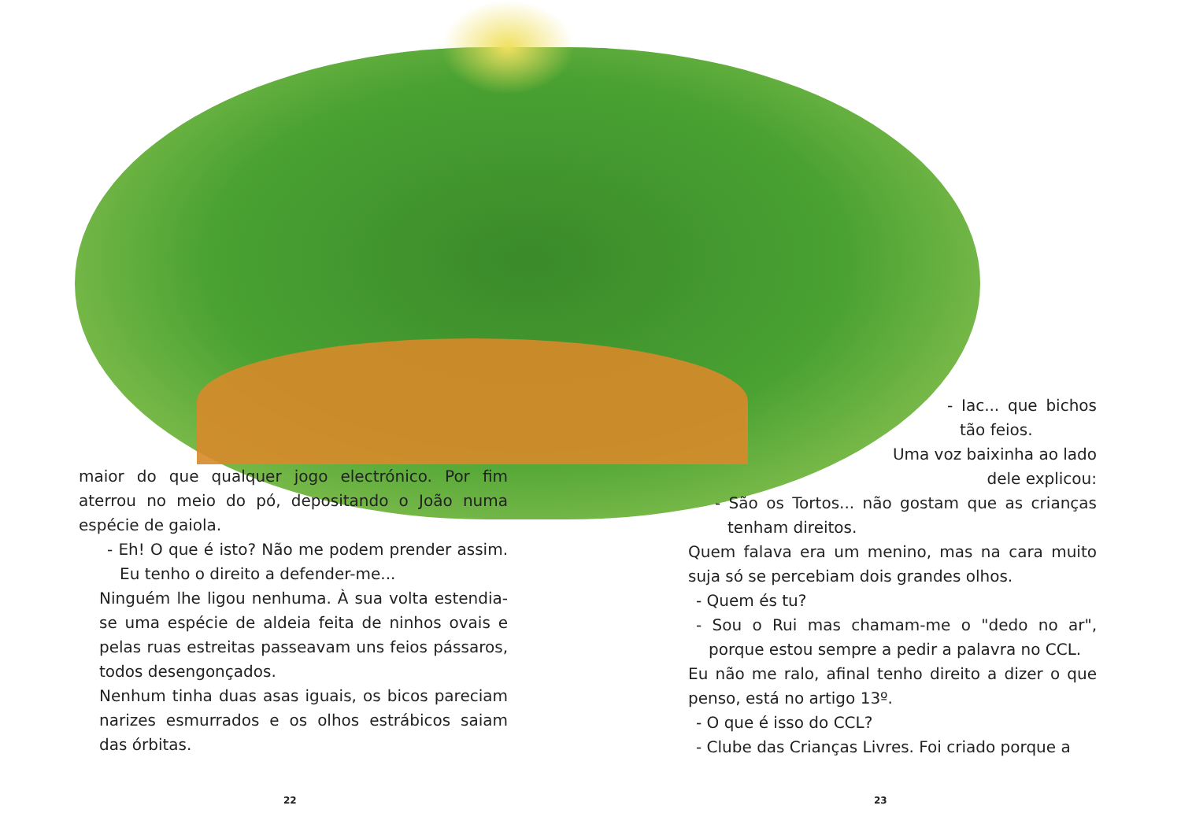maior do que qualquer jogo electrónico. Por fim aterrou no meio do pó, depositando o João numa espécie de gaiola.
- Eh! O que é isto? Não me podem prender assim. Eu tenho o direito a defender-me...
Ninguém lhe ligou nenhuma. À sua volta estendia-se uma espécie de aldeia feita de ninhos ovais e pelas ruas estreitas passeavam uns feios pássaros, todos desengonçados.
Nenhum tinha duas asas iguais, os bicos pareciam narizes esmurrados e os olhos estrábicos saiam das órbitas.
- Iac... que bichos tão feios.
Uma voz baixinha ao lado dele explicou:
- São os Tortos... não gostam que as crianças tenham direitos.
Quem falava era um menino, mas na cara muito suja só se percebiam dois grandes olhos.
- Quem és tu?
- Sou o Rui mas chamam-me o "dedo no ar", porque estou sempre a pedir a palavra no CCL.
Eu não me ralo, afinal tenho direito a dizer o que penso, está no artigo 13º.
- O que é isso do CCL?
- Clube das Crianças Livres. Foi criado porque a
22 23